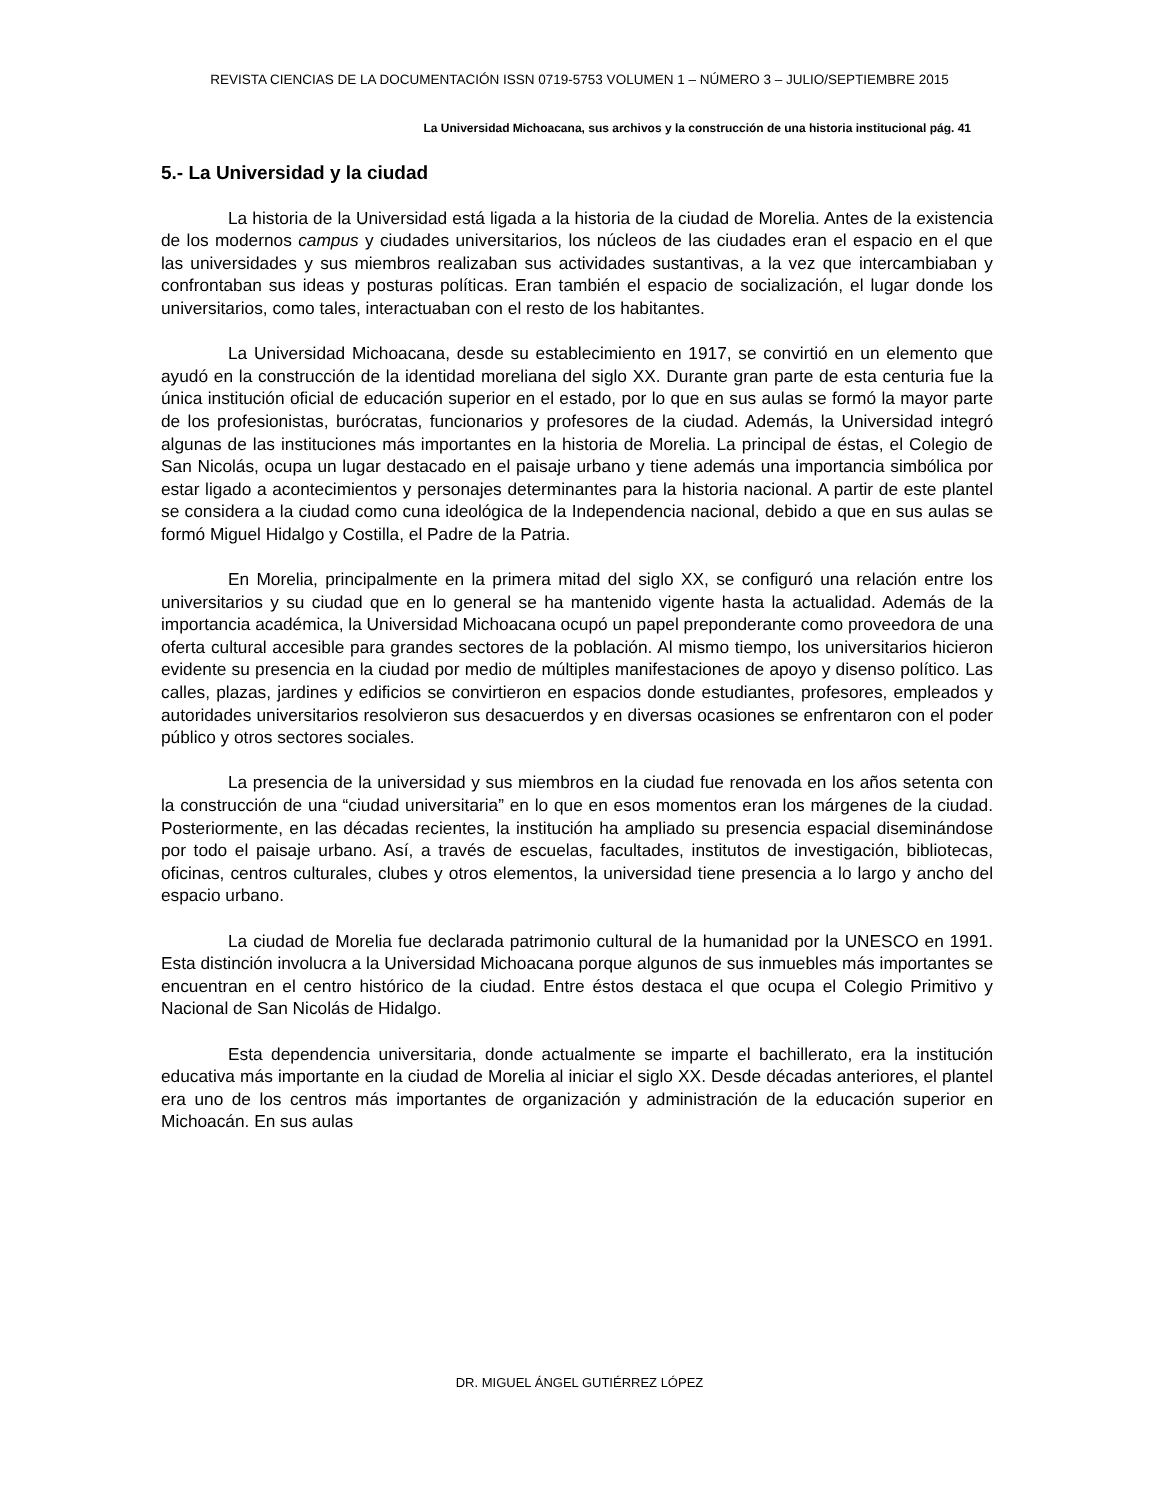REVISTA CIENCIAS DE LA DOCUMENTACIÓN ISSN 0719-5753 VOLUMEN 1 – NÚMERO 3 – JULIO/SEPTIEMBRE 2015
La Universidad Michoacana, sus archivos y la construcción de una historia institucional pág. 41
5.- La Universidad y la ciudad
La historia de la Universidad está ligada a la historia de la ciudad de Morelia. Antes de la existencia de los modernos campus y ciudades universitarios, los núcleos de las ciudades eran el espacio en el que las universidades y sus miembros realizaban sus actividades sustantivas, a la vez que intercambiaban y confrontaban sus ideas y posturas políticas. Eran también el espacio de socialización, el lugar donde los universitarios, como tales, interactuaban con el resto de los habitantes.
La Universidad Michoacana, desde su establecimiento en 1917, se convirtió en un elemento que ayudó en la construcción de la identidad moreliana del siglo XX. Durante gran parte de esta centuria fue la única institución oficial de educación superior en el estado, por lo que en sus aulas se formó la mayor parte de los profesionistas, burócratas, funcionarios y profesores de la ciudad. Además, la Universidad integró algunas de las instituciones más importantes en la historia de Morelia. La principal de éstas, el Colegio de San Nicolás, ocupa un lugar destacado en el paisaje urbano y tiene además una importancia simbólica por estar ligado a acontecimientos y personajes determinantes para la historia nacional. A partir de este plantel se considera a la ciudad como cuna ideológica de la Independencia nacional, debido a que en sus aulas se formó Miguel Hidalgo y Costilla, el Padre de la Patria.
En Morelia, principalmente en la primera mitad del siglo XX, se configuró una relación entre los universitarios y su ciudad que en lo general se ha mantenido vigente hasta la actualidad. Además de la importancia académica, la Universidad Michoacana ocupó un papel preponderante como proveedora de una oferta cultural accesible para grandes sectores de la población. Al mismo tiempo, los universitarios hicieron evidente su presencia en la ciudad por medio de múltiples manifestaciones de apoyo y disenso político. Las calles, plazas, jardines y edificios se convirtieron en espacios donde estudiantes, profesores, empleados y autoridades universitarios resolvieron sus desacuerdos y en diversas ocasiones se enfrentaron con el poder público y otros sectores sociales.
La presencia de la universidad y sus miembros en la ciudad fue renovada en los años setenta con la construcción de una “ciudad universitaria” en lo que en esos momentos eran los márgenes de la ciudad. Posteriormente, en las décadas recientes, la institución ha ampliado su presencia espacial diseminándose por todo el paisaje urbano. Así, a través de escuelas, facultades, institutos de investigación, bibliotecas, oficinas, centros culturales, clubes y otros elementos, la universidad tiene presencia a lo largo y ancho del espacio urbano.
La ciudad de Morelia fue declarada patrimonio cultural de la humanidad por la UNESCO en 1991. Esta distinción involucra a la Universidad Michoacana porque algunos de sus inmuebles más importantes se encuentran en el centro histórico de la ciudad. Entre éstos destaca el que ocupa el Colegio Primitivo y Nacional de San Nicolás de Hidalgo.
Esta dependencia universitaria, donde actualmente se imparte el bachillerato, era la institución educativa más importante en la ciudad de Morelia al iniciar el siglo XX. Desde décadas anteriores, el plantel era uno de los centros más importantes de organización y administración de la educación superior en Michoacán. En sus aulas
DR. MIGUEL ÁNGEL GUTIÉRREZ LÓPEZ